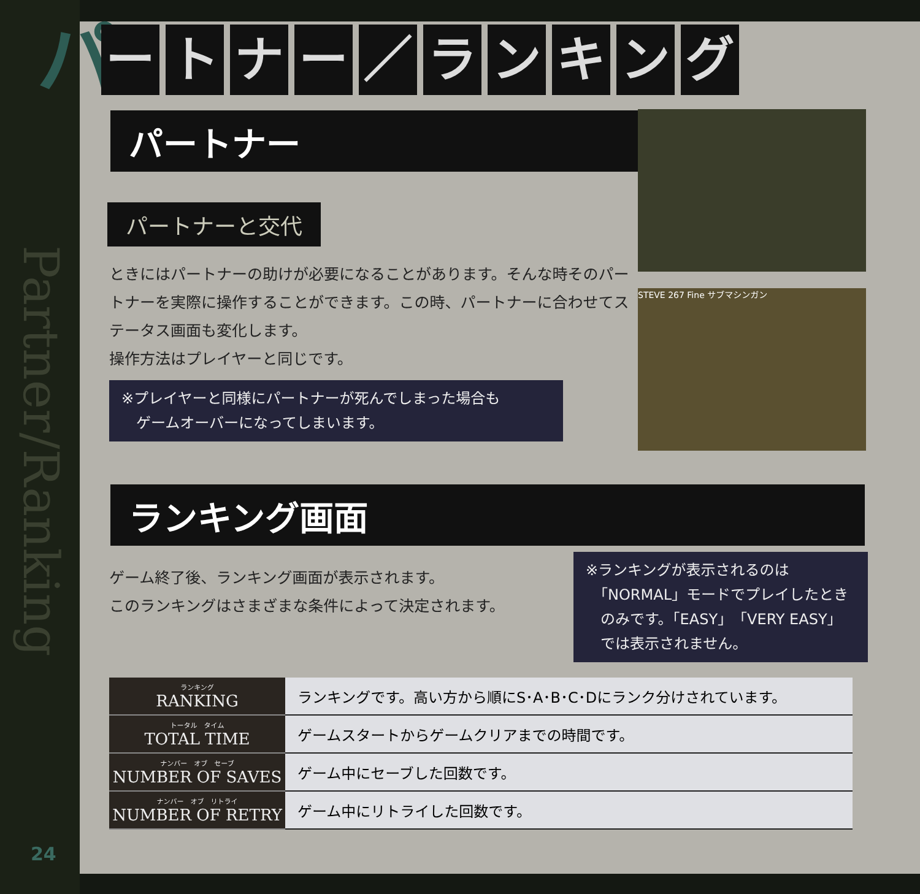Partner/Ranking
パートナー ／ ランキング
パートナー
STEVE 267 Fine サブマシンガン
パートナーと交代
ときにはパートナーの助けが必要になることがあります。そんな時そのパートナーを実際に操作することができます。この時、パートナーに合わせてステータス画面も変化します。
操作方法はプレイヤーと同じです。
※プレイヤーと同様にパートナーが死んでしまった場合も
　ゲームオーバーになってしまいます。
ランキング画面
ゲーム終了後、ランキング画面が表示されます。
このランキングはさまざまな条件によって決定されます。
※ランキングが表示されるのは
　「NORMAL」モードでプレイしたとき
　のみです。「EASY」「VERY EASY」
　では表示されません。
| ランキング RANKING | ランキングです。高い方から順にS･A･B･C･Dにランク分けされています。 |
| トータル タイム TOTAL TIME | ゲームスタートからゲームクリアまでの時間です。 |
| ナンバー オブ セーブ NUMBER OF SAVES | ゲーム中にセーブした回数です。 |
| ナンバー オブ リトライ NUMBER OF RETRY | ゲーム中にリトライした回数です。 |
24